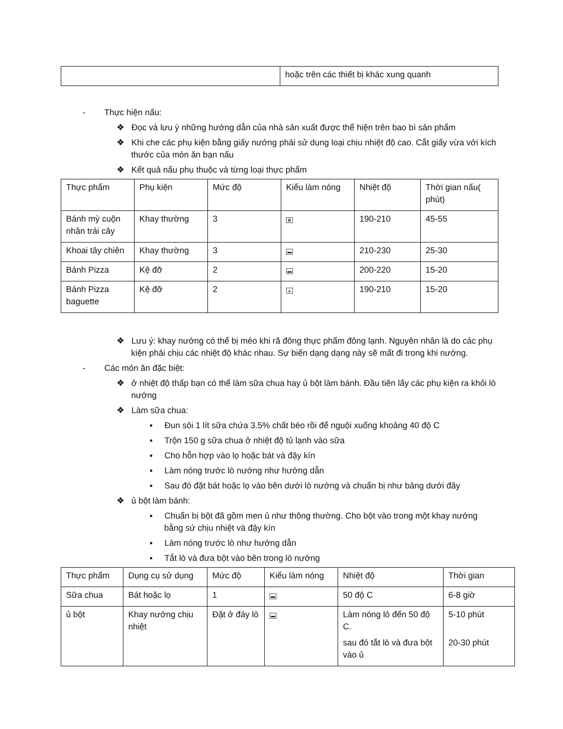| | hoặc trên các thiết bị khác xung quanh |
- Thực hiện nấu:
❖ Đọc và lưu ý những hướng dẫn của nhà sản xuất được thể hiện trên bao bì sản phẩm
❖ Khi che các phụ kiện bằng giấy nướng phải sử dụng loại chịu nhiệt độ cao. Cắt giấy vừa với kích thước của món ăn bạn nấu
❖ Kết quả nấu phụ thuộc và từng loại thực phẩm
| Thực phẩm | Phụ kiện | Mức độ | Kiểu làm nóng | Nhiệt độ | Thời gian nấu( phút) |
| Bánh mỳ cuộn nhân trái cây | Khay thường | 3 | ✿ | 190-210 | 45-55 |
| Khoai tây chiên | Khay thường | 3 | ▬ | 210-230 | 25-30 |
| Bánh Pizza | Kệ đỡ | 2 | ▬ | 200-220 | 15-20 |
| Bánh Pizza baguette | Kệ đỡ | 2 | ⚶ | 190-210 | 15-20 |
❖ Lưu ý: khay nướng có thể bị méo khi rã đông thực phẩm đông lạnh. Nguyên nhân là do các phụ kiện phải chịu các nhiệt độ khác nhau. Sự biến dạng dạng này sẽ mất đi trong khi nướng.
- Các món ăn đặc biệt:
❖ ở nhiệt độ thấp bạn có thể làm sữa chua hay ủ bột làm bánh. Đầu tiên lấy các phụ kiện ra khỏi lò nướng
❖ Làm sữa chua:
▪ Đun sôi 1 lít sữa chứa 3.5% chất béo rồi để nguội xuống khoảng 40 độ C
▪ Trộn 150 g sữa chua ở nhiệt độ tủ lạnh vào sữa
▪ Cho hỗn hợp vào lọ hoặc bát và đậy kín
▪ Làm nóng trước lò nướng như hướng dẫn
▪ Sau đó đặt bát hoặc lọ vào bên dưới lò nướng và chuẩn bị như bảng dưới đây
❖ ủ bột làm bánh:
▪ Chuẩn bị bột đã gồm men ủ như thông thường. Cho bột vào trong một khay nướng bằng sứ chịu nhiệt và đậy kín
▪ Làm nóng trước lò như hướng dẫn
▪ Tắt lò và đưa bột vào bên trong lò nướng
| Thực phẩm | Dụng cụ sử dụng | Mức độ | Kiểu làm nóng | Nhiệt độ | Thời gian |
| Sữa chua | Bát hoặc lọ | 1 | ▬ | 50 độ C | 6-8 giờ |
| ủ bột | Khay nướng chịu nhiệt | Đặt ở đáy lò | ▬ | Làm nóng lò đến 50 độ C. sau đó tắt lò và đưa bột vào ủ | 5-10 phút 20-30 phút |